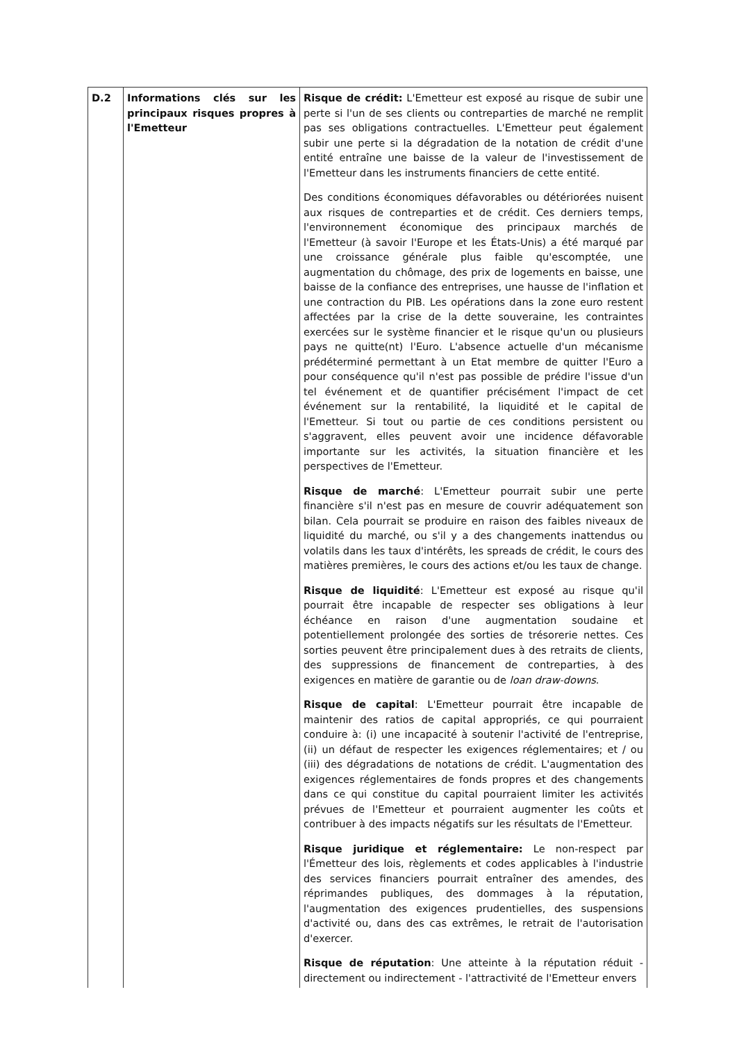| D.2 | Informations clés sur les principaux risques propres à l'Emetteur | Risque de crédit: L'Emetteur est exposé au risque de subir une perte si l'un de ses clients ou contreparties de marché ne remplit pas ses obligations contractuelles. L'Emetteur peut également subir une perte si la dégradation de la notation de crédit d'une entité entraîne une baisse de la valeur de l'investissement de l'Emetteur dans les instruments financiers de cette entité. Des conditions économiques défavorables ou détériorées nuisent aux risques de contreparties et de crédit. Ces derniers temps, l'environnement économique des principaux marchés de l'Emetteur (à savoir l'Europe et les États-Unis) a été marqué par une croissance générale plus faible qu'escomptée, une augmentation du chômage, des prix de logements en baisse, une baisse de la confiance des entreprises, une hausse de l'inflation et une contraction du PIB. Les opérations dans la zone euro restent affectées par la crise de la dette souveraine, les contraintes exercées sur le système financier et le risque qu'un ou plusieurs pays ne quitte(nt) l'Euro. L'absence actuelle d'un mécanisme prédéterminé permettant à un Etat membre de quitter l'Euro a pour conséquence qu'il n'est pas possible de prédire l'issue d'un tel événement et de quantifier précisément l'impact de cet événement sur la rentabilité, la liquidité et le capital de l'Emetteur. Si tout ou partie de ces conditions persistent ou s'aggravent, elles peuvent avoir une incidence défavorable importante sur les activités, la situation financière et les perspectives de l'Emetteur. Risque de marché : L'Emetteur pourrait subir une perte financière s'il n'est pas en mesure de couvrir adéquatement son bilan. Cela pourrait se produire en raison des faibles niveaux de liquidité du marché, ou s'il y a des changements inattendus ou volatils dans les taux d'intérêts, les spreads de crédit, le cours des matières premières, le cours des actions et/ou les taux de change. Risque de liquidité : L'Emetteur est exposé au risque qu'il pourrait être incapable de respecter ses obligations à leur échéance en raison d'une augmentation soudaine et potentiellement prolongée des sorties de trésorerie nettes. Ces sorties peuvent être principalement dues à des retraits de clients, des suppressions de financement de contreparties, à des exigences en matière de garantie ou de loan draw-downs . Risque de capital : L'Emetteur pourrait être incapable de maintenir des ratios de capital appropriés, ce qui pourraient conduire à: (i) une incapacité à soutenir l'activité de l'entreprise, (ii) un défaut de respecter les exigences réglementaires; et / ou (iii) des dégradations de notations de crédit. L'augmentation des exigences réglementaires de fonds propres et des changements dans ce qui constitue du capital pourraient limiter les activités prévues de l'Emetteur et pourraient augmenter les coûts et contribuer à des impacts négatifs sur les résultats de l'Emetteur. Risque juridique et réglementaire: Le non-respect par l'Émetteur des lois, règlements et codes applicables à l'industrie des services financiers pourrait entraîner des amendes, des réprimandes publiques, des dommages à la réputation, l'augmentation des exigences prudentielles, des suspensions d'activité ou, dans des cas extrêmes, le retrait de l'autorisation d'exercer. Risque de réputation : Une atteinte à la réputation réduit - directement ou indirectement - l'attractivité de l'Emetteur envers |